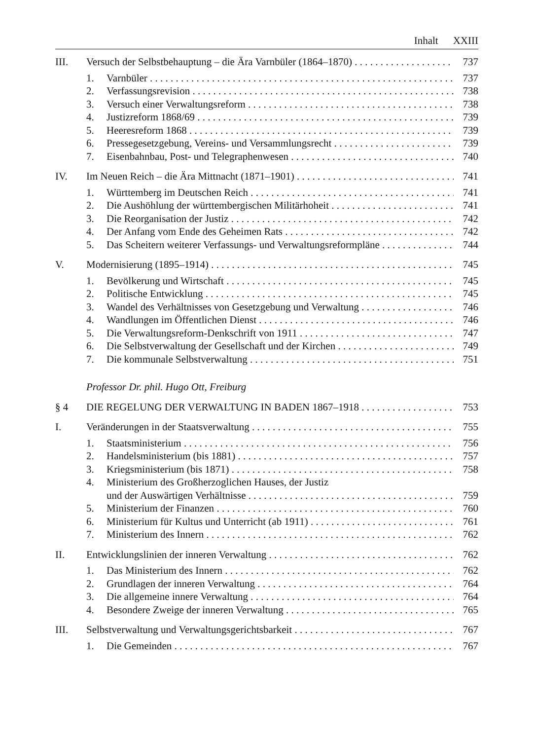Inhalt XXIII
III. Versuch der Selbstbehauptung – die Ära Varnbüler (1864–1870) 737
1. Varnbüler 737
2. Verfassungsrevision 738
3. Versuch einer Verwaltungsreform 738
4. Justizreform 1868/69 739
5. Heeresreform 1868 739
6. Pressegesetzgebung, Vereins- und Versammlungsrecht 739
7. Eisenbahnbau, Post- und Telegraphenwesen 740
IV. Im Neuen Reich – die Ära Mittnacht (1871–1901) 741
1. Württemberg im Deutschen Reich 741
2. Die Aushöhlung der württembergischen Militärhoheit 741
3. Die Reorganisation der Justiz 742
4. Der Anfang vom Ende des Geheimen Rats 742
5. Das Scheitern weiterer Verfassungs- und Verwaltungsreformpläne 744
V. Modernisierung (1895–1914) 745
1. Bevölkerung und Wirtschaft 745
2. Politische Entwicklung 745
3. Wandel des Verhältnisses von Gesetzgebung und Verwaltung 746
4. Wandlungen im Öffentlichen Dienst 746
5. Die Verwaltungsreform-Denkschrift von 1911 747
6. Die Selbstverwaltung der Gesellschaft und der Kirchen 749
7. Die kommunale Selbstverwaltung 751
Professor Dr. phil. Hugo Ott, Freiburg
§ 4 DIE REGELUNG DER VERWALTUNG IN BADEN 1867–1918 753
I. Veränderungen in der Staatsverwaltung 755
1. Staatsministerium 756
2. Handelsministerium (bis 1881) 757
3. Kriegsministerium (bis 1871) 758
4. Ministerium des Großherzoglichen Hauses, der Justiz
und der Auswärtigen Verhältnisse 759
5. Ministerium der Finanzen 760
6. Ministerium für Kultus und Unterricht (ab 1911) 761
7. Ministerium des Innern 762
II. Entwicklungslinien der inneren Verwaltung 762
1. Das Ministerium des Innern 762
2. Grundlagen der inneren Verwaltung 764
3. Die allgemeine innere Verwaltung 764
4. Besondere Zweige der inneren Verwaltung 765
III. Selbstverwaltung und Verwaltungsgerichtsbarkeit 767
1. Die Gemeinden 767